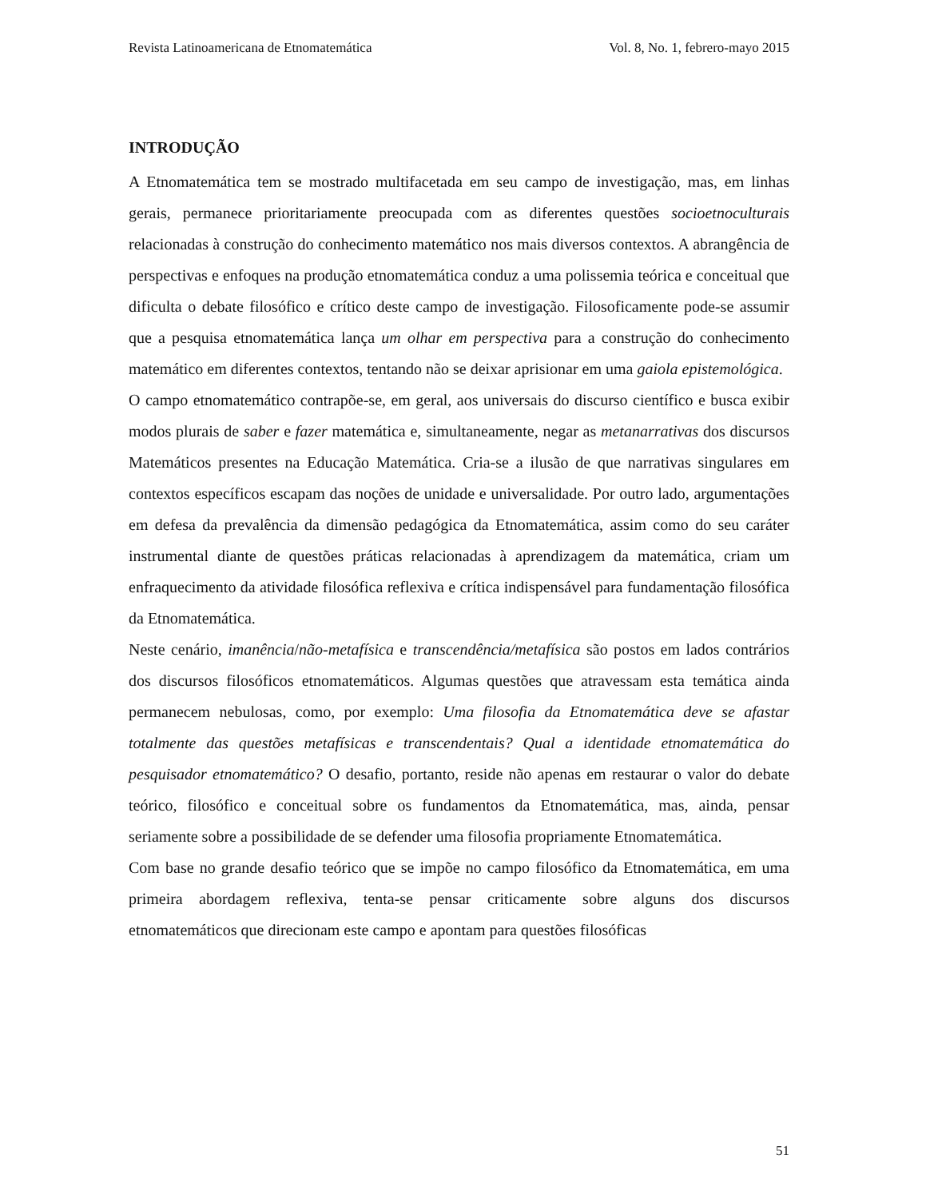Revista Latinoamericana de Etnomatemática Vol. 8, No. 1, febrero-mayo 2015
INTRODUÇÃO
A Etnomatemática tem se mostrado multifacetada em seu campo de investigação, mas, em linhas gerais, permanece prioritariamente preocupada com as diferentes questões socioetnoculturais relacionadas à construção do conhecimento matemático nos mais diversos contextos. A abrangência de perspectivas e enfoques na produção etnomatemática conduz a uma polissemia teórica e conceitual que dificulta o debate filosófico e crítico deste campo de investigação. Filosoficamente pode-se assumir que a pesquisa etnomatemática lança um olhar em perspectiva para a construção do conhecimento matemático em diferentes contextos, tentando não se deixar aprisionar em uma gaiola epistemológica.
O campo etnomatemático contrapõe-se, em geral, aos universais do discurso científico e busca exibir modos plurais de saber e fazer matemática e, simultaneamente, negar as metanarrativas dos discursos Matemáticos presentes na Educação Matemática. Cria-se a ilusão de que narrativas singulares em contextos específicos escapam das noções de unidade e universalidade. Por outro lado, argumentações em defesa da prevalência da dimensão pedagógica da Etnomatemática, assim como do seu caráter instrumental diante de questões práticas relacionadas à aprendizagem da matemática, criam um enfraquecimento da atividade filosófica reflexiva e crítica indispensável para fundamentação filosófica da Etnomatemática.
Neste cenário, imanência/não-metafísica e transcendência/metafísica são postos em lados contrários dos discursos filosóficos etnomatemáticos. Algumas questões que atravessam esta temática ainda permanecem nebulosas, como, por exemplo: Uma filosofia da Etnomatemática deve se afastar totalmente das questões metafísicas e transcendentais? Qual a identidade etnomatemática do pesquisador etnomatemático? O desafio, portanto, reside não apenas em restaurar o valor do debate teórico, filosófico e conceitual sobre os fundamentos da Etnomatemática, mas, ainda, pensar seriamente sobre a possibilidade de se defender uma filosofia propriamente Etnomatemática.
Com base no grande desafio teórico que se impõe no campo filosófico da Etnomatemática, em uma primeira abordagem reflexiva, tenta-se pensar criticamente sobre alguns dos discursos etnomatemáticos que direcionam este campo e apontam para questões filosóficas
51